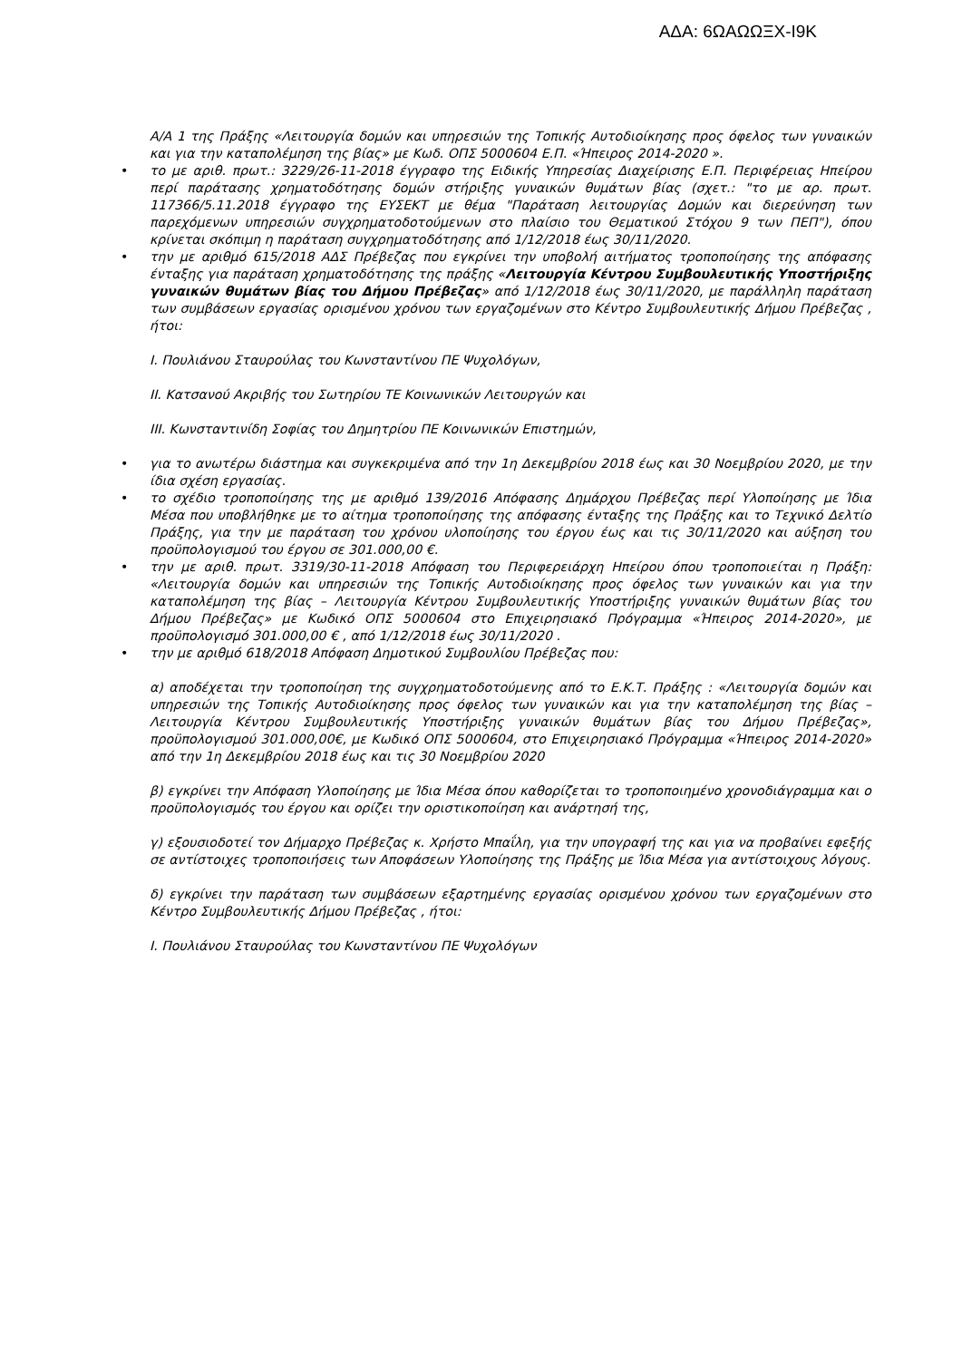ΑΔΑ: 6ΩΑΩΩΞΧ-Ι9Κ
Α/Α 1 της Πράξης «Λειτουργία δομών και υπηρεσιών της Τοπικής Αυτοδιοίκησης προς όφελος των γυναικών και για την καταπολέμηση της βίας» με Κωδ. ΟΠΣ 5000604 Ε.Π. «Ήπειρος 2014-2020 ».
• το με αριθ. πρωτ.: 3229/26-11-2018 έγγραφο της Ειδικής Υπηρεσίας Διαχείρισης Ε.Π. Περιφέρειας Ηπείρου περί παράτασης χρηματοδότησης δομών στήριξης γυναικών θυμάτων βίας (σχετ.: "το με αρ. πρωτ. 117366/5.11.2018 έγγραφο της ΕΥΣΕΚΤ με θέμα "Παράταση λειτουργίας Δομών και διερεύνηση των παρεχόμενων υπηρεσιών συγχρηματοδοτούμενων στο πλαίσιο του Θεματικού Στόχου 9 των ΠΕΠ"), όπου κρίνεται σκόπιμη η παράταση συγχρηματοδότησης από 1/12/2018 έως 30/11/2020.
• την με αριθμό 615/2018 ΑΔΣ Πρέβεζας που εγκρίνει την υποβολή αιτήματος τροποποίησης της απόφασης ένταξης για παράταση χρηματοδότησης της πράξης «Λειτουργία Κέντρου Συμβουλευτικής Υποστήριξης γυναικών θυμάτων βίας του Δήμου Πρέβεζας» από 1/12/2018 έως 30/11/2020, με παράλληλη παράταση των συμβάσεων εργασίας ορισμένου χρόνου των εργαζομένων στο Κέντρο Συμβουλευτικής Δήμου Πρέβεζας , ήτοι:
Ι. Πουλιάνου Σταυρούλας του Κωνσταντίνου ΠΕ Ψυχολόγων,
ΙΙ. Κατσανού Ακριβής του Σωτηρίου ΤΕ Κοινωνικών Λειτουργών και
ΙΙΙ. Κωνσταντινίδη Σοφίας του Δημητρίου ΠΕ Κοινωνικών Επιστημών,
• για το ανωτέρω διάστημα και συγκεκριμένα από την 1η Δεκεμβρίου 2018 έως και 30 Νοεμβρίου 2020, με την ίδια σχέση εργασίας.
• το σχέδιο τροποποίησης της με αριθμό 139/2016 Απόφασης Δημάρχου Πρέβεζας περί Υλοποίησης με Ίδια Μέσα που υποβλήθηκε με το αίτημα τροποποίησης της απόφασης ένταξης της Πράξης και το Τεχνικό Δελτίο Πράξης, για την με παράταση του χρόνου υλοποίησης του έργου έως και τις 30/11/2020 και αύξηση του προϋπολογισμού του έργου σε 301.000,00 €.
• την με αριθ. πρωτ. 3319/30-11-2018 Απόφαση του Περιφερειάρχη Ηπείρου όπου τροποποιείται η Πράξη: «Λειτουργία δομών και υπηρεσιών της Τοπικής Αυτοδιοίκησης προς όφελος των γυναικών και για την καταπολέμηση της βίας – Λειτουργία Κέντρου Συμβουλευτικής Υποστήριξης γυναικών θυμάτων βίας του Δήμου Πρέβεζας» με Κωδικό ΟΠΣ 5000604 στο Επιχειρησιακό Πρόγραμμα «Ήπειρος 2014-2020», με προϋπολογισμό 301.000,00 € , από 1/12/2018 έως 30/11/2020 .
• την με αριθμό 618/2018 Απόφαση Δημοτικού Συμβουλίου Πρέβεζας που:
α) αποδέχεται την τροποποίηση της συγχρηματοδοτούμενης από το Ε.Κ.Τ. Πράξης : «Λειτουργία δομών και υπηρεσιών της Τοπικής Αυτοδιοίκησης προς όφελος των γυναικών και για την καταπολέμηση της βίας – Λειτουργία Κέντρου Συμβουλευτικής Υποστήριξης γυναικών θυμάτων βίας του Δήμου Πρέβεζας», προϋπολογισμού 301.000,00€, με Κωδικό ΟΠΣ 5000604, στο Επιχειρησιακό Πρόγραμμα «Ήπειρος 2014-2020» από την 1η Δεκεμβρίου 2018 έως και τις 30 Νοεμβρίου 2020
β) εγκρίνει την Απόφαση Υλοποίησης με Ίδια Μέσα όπου καθορίζεται το τροποποιημένο χρονοδιάγραμμα και ο προϋπολογισμός του έργου και ορίζει την οριστικοποίηση και ανάρτησή της,
γ) εξουσιοδοτεί τον Δήμαρχο Πρέβεζας κ. Χρήστο Μπαΐλη, για την υπογραφή της και για να προβαίνει εφεξής σε αντίστοιχες τροποποιήσεις των Αποφάσεων Υλοποίησης της Πράξης με Ίδια Μέσα για αντίστοιχους λόγους.
δ) εγκρίνει την παράταση των συμβάσεων εξαρτημένης εργασίας ορισμένου χρόνου των εργαζομένων στο Κέντρο Συμβουλευτικής Δήμου Πρέβεζας , ήτοι:
Ι. Πουλιάνου Σταυρούλας του Κωνσταντίνου ΠΕ Ψυχολόγων